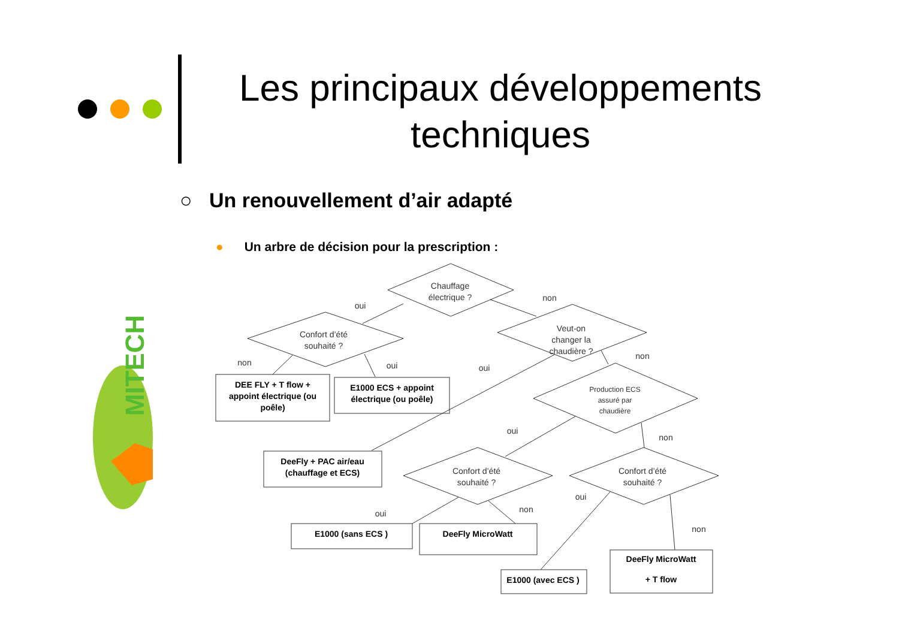Les principaux développements techniques
○ Un renouvellement d’air adapté
● Un arbre de décision pour la prescription :
MITECH
Chauffage
électrique ?
Confort d’été
souhaité ?
Veut-on
changer la
chaudière ?
Production ECS
assuré par
chaudière
Confort d’été
souhaité ?
Confort d’été
souhaité ?
oui
non
non
oui
oui
non
oui
non
oui
non
oui
non
DEE FLY + T flow +
appoint électrique (ou
poêle)
E1000 ECS + appoint
électrique (ou poêle)
DeeFly + PAC air/eau
(chauffage et ECS)
E1000 (sans ECS )
DeeFly MicroWatt
E1000 (avec ECS )
DeeFly MicroWatt
+ T flow